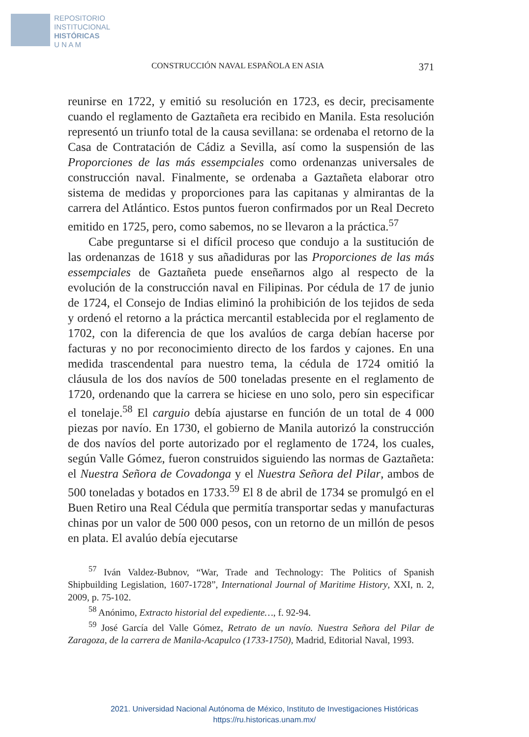REPOSITORIO
INSTITUCIONAL
HISTÓRICAS
U N A M
CONSTRUCCIÓN NAVAL ESPAÑOLA EN ASIA 371
reunirse en 1722, y emitió su resolución en 1723, es decir, precisamente cuando el reglamento de Gaztañeta era recibido en Manila. Esta resolución representó un triunfo total de la causa sevillana: se ordenaba el retorno de la Casa de Contratación de Cádiz a Sevilla, así como la suspensión de las Proporciones de las más essempciales como ordenanzas universales de construcción naval. Finalmente, se ordenaba a Gaztañeta elaborar otro sistema de medidas y proporciones para las capitanas y almirantas de la carrera del Atlántico. Estos puntos fueron confirmados por un Real Decreto emitido en 1725, pero, como sabemos, no se llevaron a la práctica.<sup>57</sup>
Cabe preguntarse si el difícil proceso que condujo a la sustitución de las ordenanzas de 1618 y sus añadiduras por las Proporciones de las más essempciales de Gaztañeta puede enseñarnos algo al respecto de la evolución de la construcción naval en Filipinas. Por cédula de 17 de junio de 1724, el Consejo de Indias eliminó la prohibición de los tejidos de seda y ordenó el retorno a la práctica mercantil establecida por el reglamento de 1702, con la diferencia de que los avalúos de carga debían hacerse por facturas y no por reconocimiento directo de los fardos y cajones. En una medida trascendental para nuestro tema, la cédula de 1724 omitió la cláusula de los dos navíos de 500 toneladas presente en el reglamento de 1720, ordenando que la carrera se hiciese en uno solo, pero sin especificar el tonelaje.<sup>58</sup> El carguio debía ajustarse en función de un total de 4 000 piezas por navío. En 1730, el gobierno de Manila autorizó la construcción de dos navíos del porte autorizado por el reglamento de 1724, los cuales, según Valle Gómez, fueron construidos siguiendo las normas de Gaztañeta: el Nuestra Señora de Covadonga y el Nuestra Señora del Pilar, ambos de 500 toneladas y botados en 1733.<sup>59</sup> El 8 de abril de 1734 se promulgó en el Buen Retiro una Real Cédula que permitía transportar sedas y manufacturas chinas por un valor de 500 000 pesos, con un retorno de un millón de pesos en plata. El avalúo debía ejecutarse
<sup>57</sup> Iván Valdez-Bubnov, “War, Trade and Technology: The Politics of Spanish Shipbuilding Legislation, 1607-1728”, International Journal of Maritime History, XXI, n. 2, 2009, p. 75-102.
<sup>58</sup> Anónimo, Extracto historial del expediente…, f. 92-94.
<sup>59</sup> José García del Valle Gómez, Retrato de un navío. Nuestra Señora del Pilar de Zaragoza, de la carrera de Manila-Acapulco (1733-1750), Madrid, Editorial Naval, 1993.
2021. Universidad Nacional Autónoma de México, Instituto de Investigaciones Históricas
https://ru.historicas.unam.mx/